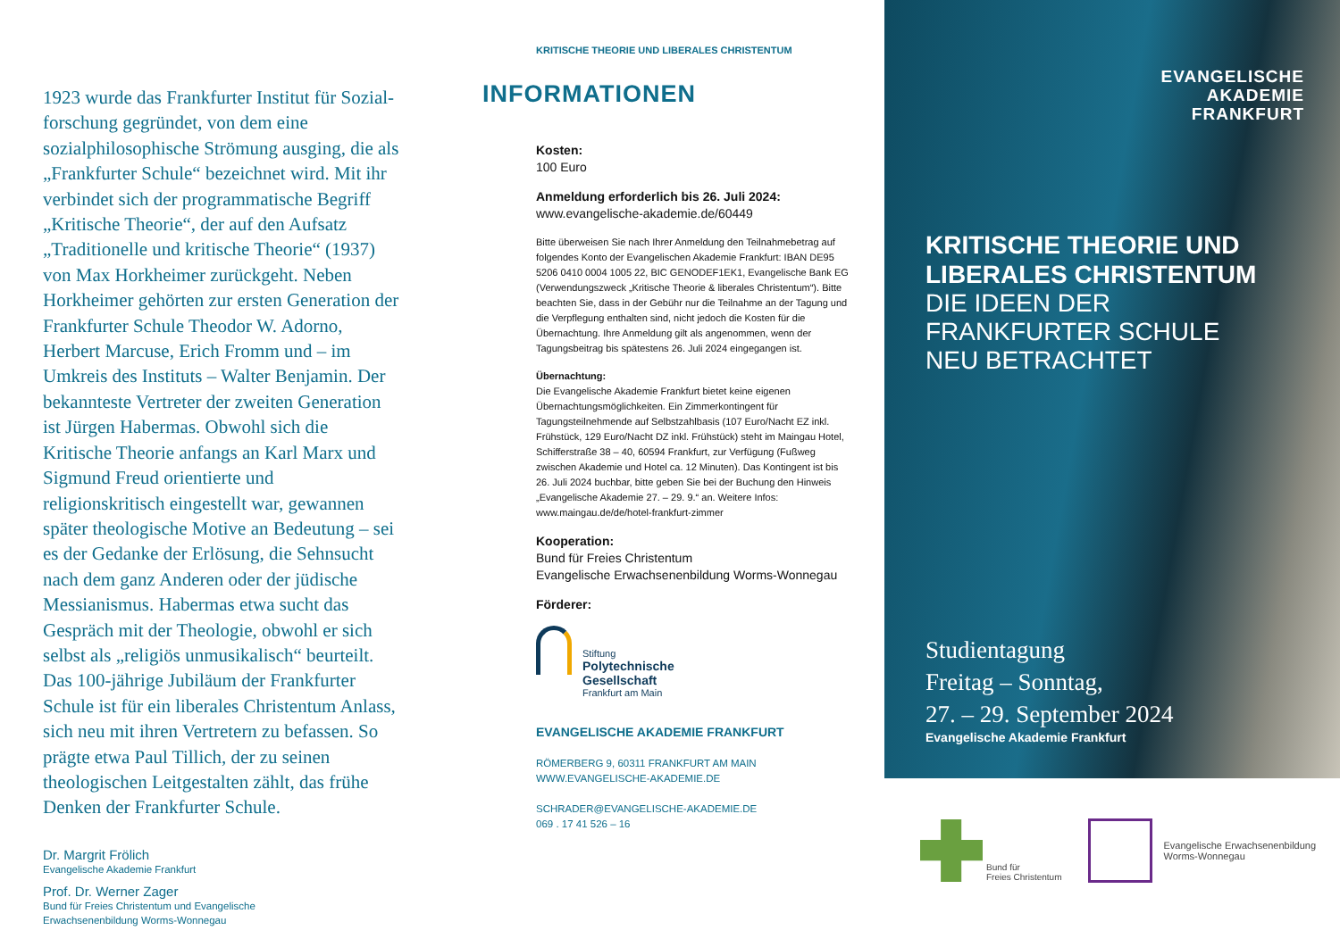1923 wurde das Frankfurter Institut für Sozial­forschung gegründet, von dem eine sozialphilo­sophische Strömung ausging, die als „Frankfurter Schule“ bezeichnet wird. Mit ihr verbindet sich der programmatische Begriff „Kritische Theorie“, der auf den Aufsatz „Traditionelle und kritische Theorie“ (1937) von Max Horkheimer zurückgeht. Neben Horkheimer gehörten zur ersten Generation der Frankfurter Schule Theodor W. Adorno, Herbert Marcuse, Erich Fromm und – im Umkreis des Instituts – Walter Benjamin. Der bekannteste Vertreter der zweiten Generation ist Jürgen Habermas. Obwohl sich die Kritische Theorie anfangs an Karl Marx und Sigmund Freud orientierte und religionskritisch eingestellt war, gewannen später theologische Motive an Bedeutung – sei es der Gedanke der Erlösung, die Sehnsucht nach dem ganz Anderen oder der jüdische Messianismus. Habermas etwa sucht das Gespräch mit der Theologie, obwohl er sich selbst als „religiös unmusikalisch“ beurteilt. Das 100-jährige Jubi­läum der Frankfurter Schule ist für ein liberales Christentum Anlass, sich neu mit ihren Ver­tretern zu befassen. So prägte etwa Paul Tillich, der zu seinen theologischen Leitgestalten zählt, das frühe Denken der Frankfurter Schule.
Dr. Margrit Frölich
Evangelische Akademie Frankfurt
Prof. Dr. Werner Zager
Bund für Freies Christentum und Evangelische
Erwachsenenbildung Worms-Wonnegau
KRITISCHE THEORIE UND LIBERALES CHRISTENTUM
INFORMATIONEN
Kosten:
100 Euro
Anmeldung erforderlich bis 26. Juli 2024:
www.evangelische-akademie.de/60449
Bitte überweisen Sie nach Ihrer Anmeldung den Teil­nahmebetrag auf folgendes Konto der Evangelischen Akademie Frankfurt: IBAN DE95 5206 0410 0004 1005 22, BIC GENODEF1EK1, Evangelische Bank EG (Verwendungs­zweck „Kritische Theorie & liberales Christentum“). Bitte beachten Sie, dass in der Gebühr nur die Teilnahme an der Tagung und die Verpflegung enthalten sind, nicht jedoch die Kosten für die Übernachtung. Ihre Anmeldung gilt als angenommen, wenn der Tagungsbeitrag bis spätestens 26. Juli 2024 eingegangen ist.
Übernachtung:
Die Evangelische Akademie Frankfurt bietet keine eigenen Übernachtungsmöglichkeiten. Ein Zimmerkontingent für Tagungsteilnehmende auf Selbstzahlbasis (107 Euro/Nacht EZ inkl. Frühstück, 129 Euro/Nacht DZ inkl. Frühstück) steht im Maingau Hotel, Schifferstraße 38 – 40, 60594 Frankfurt, zur Verfügung (Fußweg zwischen Akademie und Hotel ca. 12 Minuten). Das Kontingent ist bis 26. Juli 2024 buchbar, bitte geben Sie bei der Buchung den Hinweis „Evangelische Akademie 27. – 29. 9.“ an. Weitere Infos: www.maingau.de/de/hotel-frankfurt-zimmer
Kooperation:
Bund für Freies Christentum
Evangelische Erwachsenenbildung Worms-Wonnegau
Förderer:
Stiftung
Polytechnische
Gesellschaft
Frankfurt am Main
EVANGELISCHE AKADEMIE FRANKFURT
RÖMERBERG 9, 60311 FRANKFURT AM MAIN
WWW.EVANGELISCHE-AKADEMIE.DE
SCHRADER@EVANGELISCHE-AKADEMIE.DE
069 . 17 41 526 – 16
EVANGELISCHE
AKADEMIE
FRANKFURT
KRITISCHE THEORIE UND
LIBERALES CHRISTENTUM
DIE IDEEN DER
FRANKFURTER SCHULE
NEU BETRACHTET
Studientagung
Freitag – Sonntag,
27. – 29. September 2024
Evangelische Akademie Frankfurt
Bund für
Freies Christentum
Evangelische Erwachsenenbildung
Worms-Wonnegau